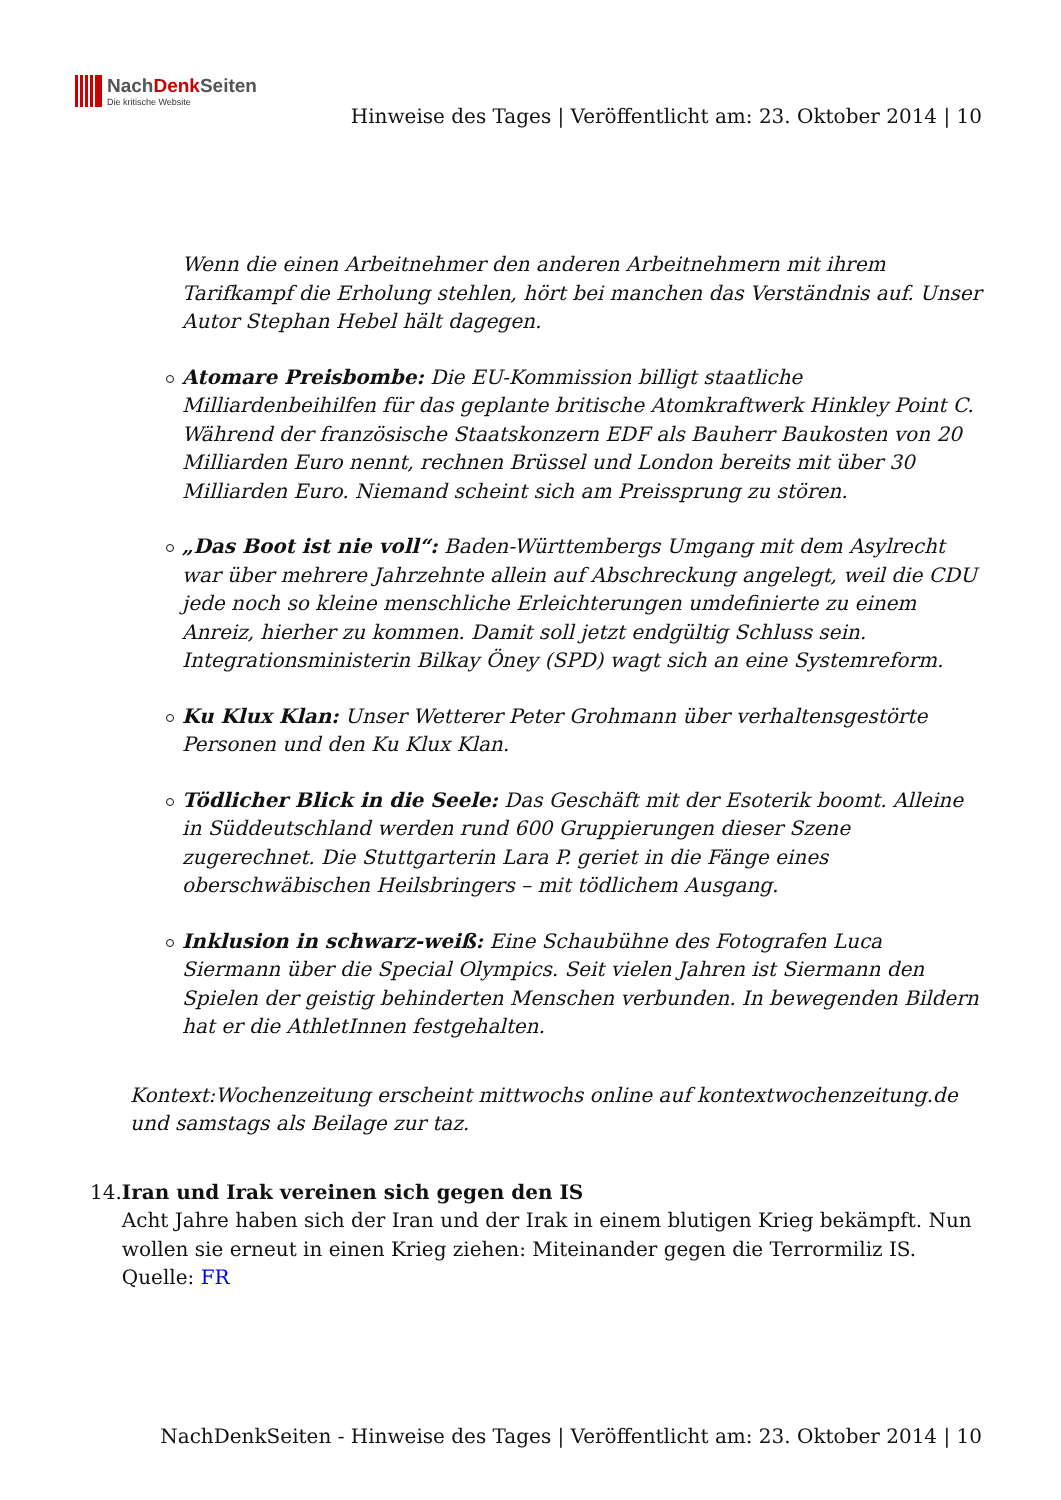NachDenk Seiten
Die kritische Website
Hinweise des Tages | Veröffentlicht am: 23. Oktober 2014 | 10
Wenn die einen Arbeitnehmer den anderen Arbeitnehmern mit ihrem Tarifkampf die Erholung stehlen, hört bei manchen das Verständnis auf. Unser Autor Stephan Hebel hält dagegen.
Atomare Preisbombe: Die EU-Kommission billigt staatliche Milliardenbeihilfen für das geplante britische Atomkraftwerk Hinkley Point C. Während der französische Staatskonzern EDF als Bauherr Baukosten von 20 Milliarden Euro nennt, rechnen Brüssel und London bereits mit über 30 Milliarden Euro. Niemand scheint sich am Preissprung zu stören.
„Das Boot ist nie voll“: Baden-Württembergs Umgang mit dem Asylrecht war über mehrere Jahrzehnte allein auf Abschreckung angelegt, weil die CDU jede noch so kleine menschliche Erleichterungen umdefinierte zu einem Anreiz, hierher zu kommen. Damit soll jetzt endgültig Schluss sein. Integrationsministerin Bilkay Öney (SPD) wagt sich an eine Systemreform.
Ku Klux Klan: Unser Wetterer Peter Grohmann über verhaltensgestörte Personen und den Ku Klux Klan.
Tödlicher Blick in die Seele: Das Geschäft mit der Esoterik boomt. Alleine in Süddeutschland werden rund 600 Gruppierungen dieser Szene zugerechnet. Die Stuttgarterin Lara P. geriet in die Fänge eines oberschwäbischen Heilsbringers – mit tödlichem Ausgang.
Inklusion in schwarz-weiß: Eine Schaubühne des Fotografen Luca Siermann über die Special Olympics. Seit vielen Jahren ist Siermann den Spielen der geistig behinderten Menschen verbunden. In bewegenden Bildern hat er die AthletInnen festgehalten.
Kontext:Wochenzeitung erscheint mittwochs online auf kontextwochenzeitung.de und samstags als Beilage zur taz.
14. Iran und Irak vereinen sich gegen den IS
Acht Jahre haben sich der Iran und der Irak in einem blutigen Krieg bekämpft. Nun wollen sie erneut in einen Krieg ziehen: Miteinander gegen die Terrormiliz IS.
Quelle: FR
NachDenkSeiten - Hinweise des Tages | Veröffentlicht am: 23. Oktober 2014 | 10